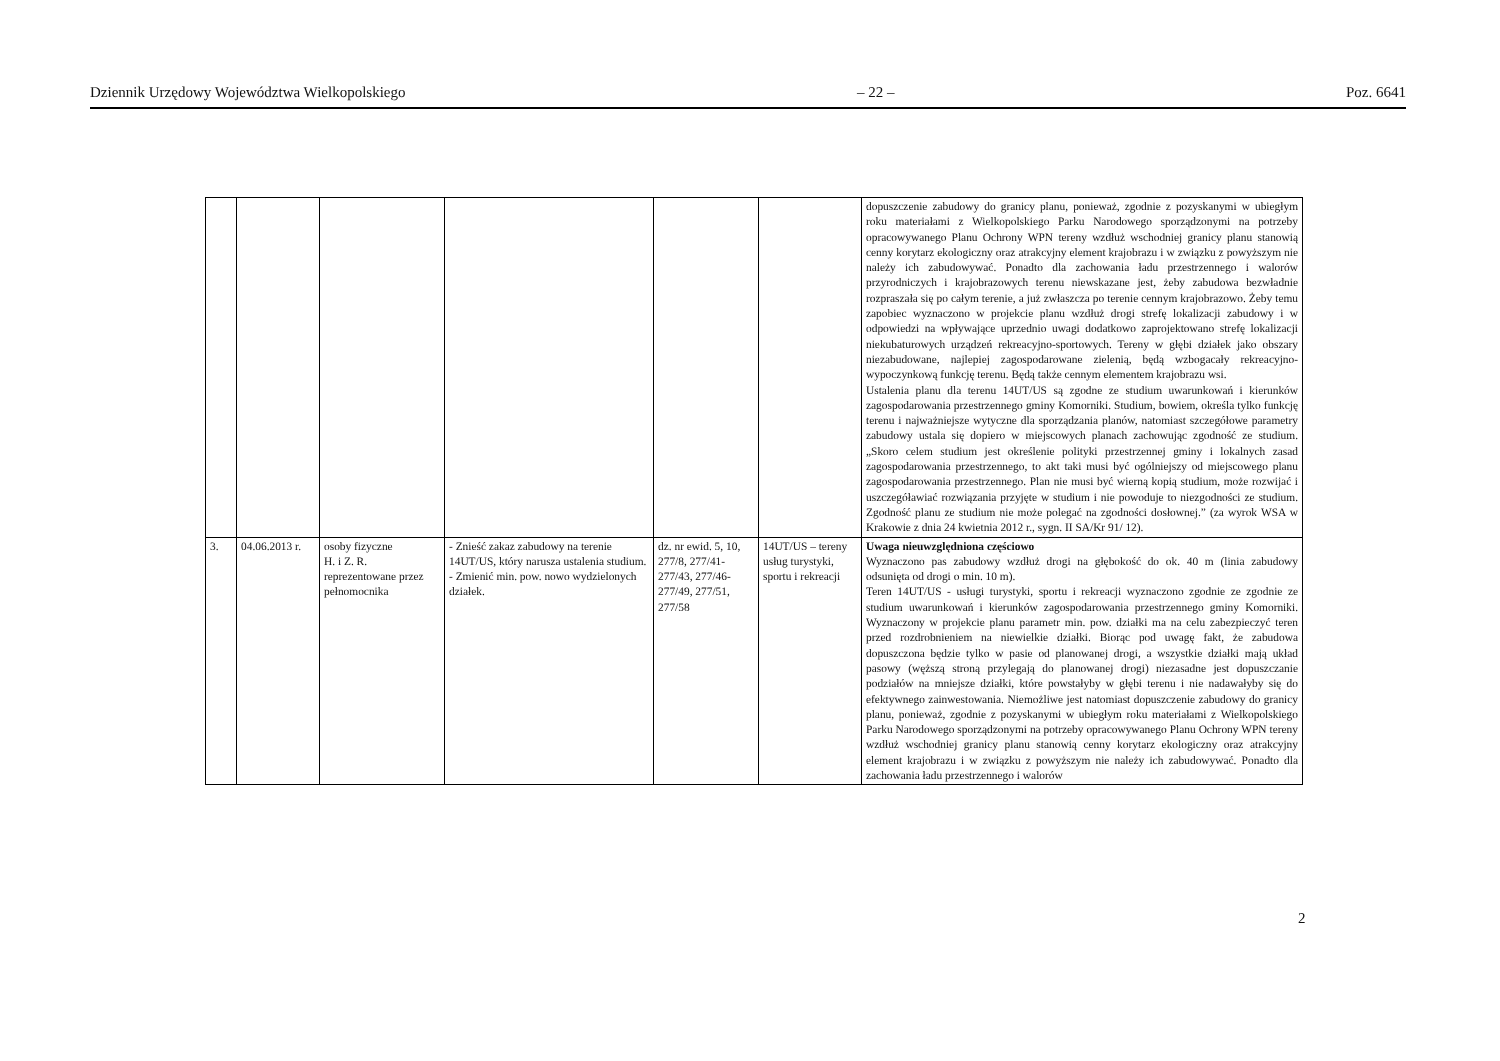Dziennik Urzędowy Województwa Wielkopolskiego – 22 – Poz. 6641
| | | | | | | dopuszczenie zabudowy do granicy planu, ponieważ, zgodnie z pozyskanymi w ubiegłym roku materiałami z Wielkopolskiego Parku Narodowego sporządzonymi na potrzeby opracowywanego Planu Ochrony WPN tereny wzdłuż wschodniej granicy planu stanowią cenny korytarz ekologiczny oraz atrakcyjny element krajobrazu i w związku z powyższym nie należy ich zabudowywać. Ponadto dla zachowania ładu przestrzennego i walorów przyrodniczych i krajobrazowych terenu niewskazane jest, żeby zabudowa bezwładnie rozpraszała się po całym terenie, a już zwłaszcza po terenie cennym krajobrazowo. Żeby temu zapobiec wyznaczono w projekcie planu wzdłuż drogi strefę lokalizacji zabudowy i w odpowiedzi na wpływające uprzednio uwagi dodatkowo zaprojektowano strefę lokalizacji niekubaturowych urządzeń rekreacyjno-sportowych. Tereny w głębi działek jako obszary niezabudowane, najlepiej zagospodarowane zielenią, będą wzbogacały rekreacyjno-wypoczynkową funkcję terenu. Będą także cennym elementem krajobrazu wsi. Ustalenia planu dla terenu 14UT/US są zgodne ze studium uwarunkowań i kierunków zagospodarowania przestrzennego gminy Komorniki. Studium, bowiem, określa tylko funkcję terenu i najważniejsze wytyczne dla sporządzania planów, natomiast szczegółowe parametry zabudowy ustala się dopiero w miejscowych planach zachowując zgodność ze studium. „Skoro celem studium jest określenie polityki przestrzennej gminy i lokalnych zasad zagospodarowania przestrzennego, to akt taki musi być ogólniejszy od miejscowego planu zagospodarowania przestrzennego. Plan nie musi być wierną kopią studium, może rozwijać i uszczegóławiać rozwiązania przyjęte w studium i nie powoduje to niezgodności ze studium. Zgodność planu ze studium nie może polegać na zgodności dosłownej.” (za wyrok WSA w Krakowie z dnia 24 kwietnia 2012 r., sygn. II SA/Kr 91/ 12). |
| 3. | 04.06.2013 r. | osoby fizyczne H. i Z. R. reprezentowane przez pełnomocnika | - Znieść zakaz zabudowy na terenie 14UT/US, który narusza ustalenia studium. - Zmienić min. pow. nowo wydzielonych działek. | dz. nr ewid. 5, 10, 277/8, 277/41-277/43, 277/46- 277/49, 277/51, 277/58 | 14UT/US – tereny usług turystyki, sportu i rekreacji | Uwaga nieuwzględniona częściowo Wyznaczono pas zabudowy wzdłuż drogi na głębokość do ok. 40 m (linia zabudowy odsunięta od drogi o min. 10 m). Teren 14UT/US - usługi turystyki, sportu i rekreacji wyznaczono zgodnie ze zgodnie ze studium uwarunkowań i kierunków zagospodarowania przestrzennego gminy Komorniki. Wyznaczony w projekcie planu parametr min. pow. działki ma na celu zabezpieczyć teren przed rozdrobnieniem na niewielkie działki. Biorąc pod uwagę fakt, że zabudowa dopuszczona będzie tylko w pasie od planowanej drogi, a wszystkie działki mają układ pasowy (węższą stroną przylegają do planowanej drogi) niezasadne jest dopuszczanie podziałów na mniejsze działki, które powstałyby w głębi terenu i nie nadawałyby się do efektywnego zainwestowania. Niemożliwe jest natomiast dopuszczenie zabudowy do granicy planu, ponieważ, zgodnie z pozyskanymi w ubiegłym roku materiałami z Wielkopolskiego Parku Narodowego sporządzonymi na potrzeby opracowywanego Planu Ochrony WPN tereny wzdłuż wschodniej granicy planu stanowią cenny korytarz ekologiczny oraz atrakcyjny element krajobrazu i w związku z powyższym nie należy ich zabudowywać. Ponadto dla zachowania ładu przestrzennego i walorów |
2